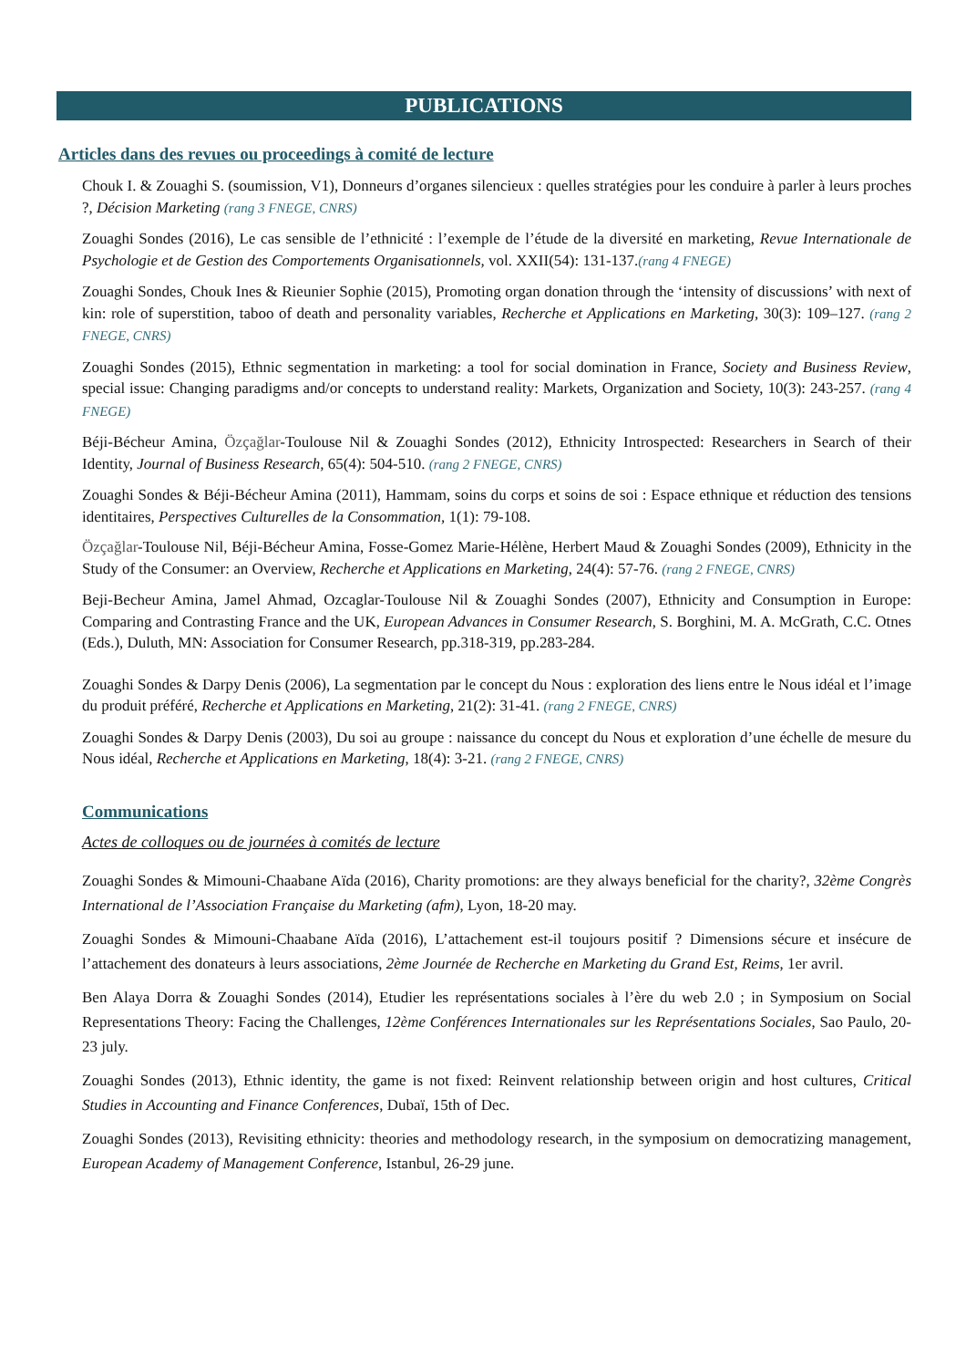PUBLICATIONS
Articles dans des revues ou proceedings à comité de lecture
Chouk I. & Zouaghi S. (soumission, V1), Donneurs d’organes silencieux : quelles stratégies pour les conduire à parler à leurs proches ?, Décision Marketing (rang 3 FNEGE, CNRS)
Zouaghi Sondes (2016), Le cas sensible de l’ethnicité : l’exemple de l’étude de la diversité en marketing, Revue Internationale de Psychologie et de Gestion des Comportements Organisationnels, vol. XXII(54): 131-137.(rang 4 FNEGE)
Zouaghi Sondes, Chouk Ines & Rieunier Sophie (2015), Promoting organ donation through the ‘intensity of discussions’ with next of kin: role of superstition, taboo of death and personality variables, Recherche et Applications en Marketing, 30(3): 109–127. (rang 2 FNEGE, CNRS)
Zouaghi Sondes (2015), Ethnic segmentation in marketing: a tool for social domination in France, Society and Business Review, special issue: Changing paradigms and/or concepts to understand reality: Markets, Organization and Society, 10(3): 243-257. (rang 4 FNEGE)
Béji-Bécheur Amina, Özçağlar-Toulouse Nil & Zouaghi Sondes (2012), Ethnicity Introspected: Researchers in Search of their Identity, Journal of Business Research, 65(4): 504-510. (rang 2 FNEGE, CNRS)
Zouaghi Sondes & Béji-Bécheur Amina (2011), Hammam, soins du corps et soins de soi : Espace ethnique et réduction des tensions identitaires, Perspectives Culturelles de la Consommation, 1(1): 79-108.
Özçağlar-Toulouse Nil, Béji-Bécheur Amina, Fosse-Gomez Marie-Hélène, Herbert Maud & Zouaghi Sondes (2009), Ethnicity in the Study of the Consumer: an Overview, Recherche et Applications en Marketing, 24(4): 57-76. (rang 2 FNEGE, CNRS)
Beji-Becheur Amina, Jamel Ahmad, Ozcaglar-Toulouse Nil & Zouaghi Sondes (2007), Ethnicity and Consumption in Europe: Comparing and Contrasting France and the UK, European Advances in Consumer Research, S. Borghini, M. A. McGrath, C.C. Otnes (Eds.), Duluth, MN: Association for Consumer Research, pp.318-319, pp.283-284.
Zouaghi Sondes & Darpy Denis (2006), La segmentation par le concept du Nous : exploration des liens entre le Nous idéal et l’image du produit préféré, Recherche et Applications en Marketing, 21(2): 31-41. (rang 2 FNEGE, CNRS)
Zouaghi Sondes & Darpy Denis (2003), Du soi au groupe : naissance du concept du Nous et exploration d’une échelle de mesure du Nous idéal, Recherche et Applications en Marketing, 18(4): 3-21. (rang 2 FNEGE, CNRS)
Communications
Actes de colloques ou de journées à comités de lecture
Zouaghi Sondes & Mimouni-Chaabane Aïda (2016), Charity promotions: are they always beneficial for the charity?, 32ème Congrès International de l’Association Française du Marketing (afm), Lyon, 18-20 may.
Zouaghi Sondes & Mimouni-Chaabane Aïda (2016), L’attachement est-il toujours positif ? Dimensions sécure et insécure de l’attachement des donateurs à leurs associations, 2ème Journée de Recherche en Marketing du Grand Est, Reims, 1er avril.
Ben Alaya Dorra & Zouaghi Sondes (2014), Etudier les représentations sociales à l’ère du web 2.0 ; in Symposium on Social Representations Theory: Facing the Challenges, 12ème Conférences Internationales sur les Représentations Sociales, Sao Paulo, 20-23 july.
Zouaghi Sondes (2013), Ethnic identity, the game is not fixed: Reinvent relationship between origin and host cultures, Critical Studies in Accounting and Finance Conferences, Dubaï, 15th of Dec.
Zouaghi Sondes (2013), Revisiting ethnicity: theories and methodology research, in the symposium on democratizing management, European Academy of Management Conference, Istanbul, 26-29 june.